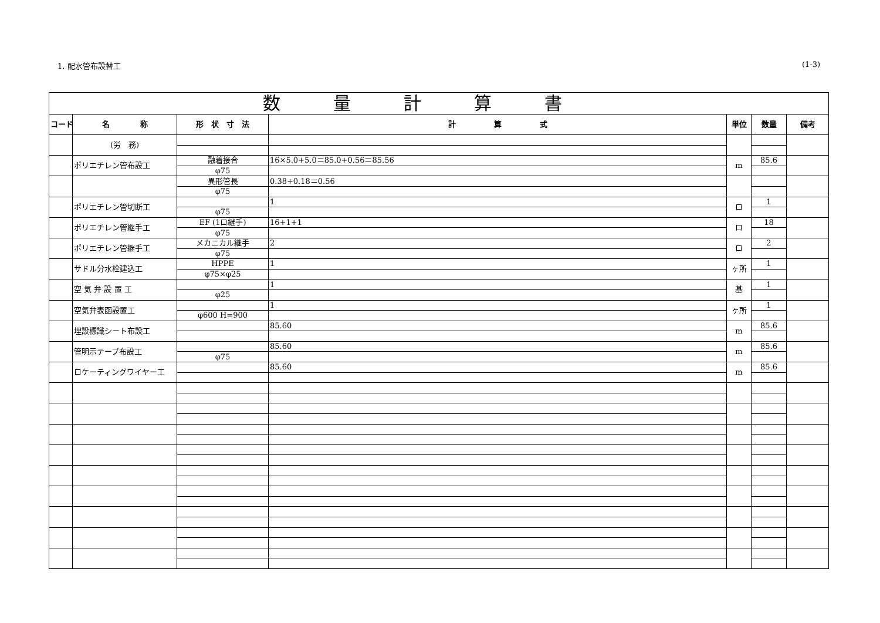1. 配水管布設替工 (1-3)
| 数量計算書 | | | | | | |
| --- | --- | --- | --- | --- | --- | --- |
| コード | 名 称 | 形 状 寸 法 | 計 算 式 | 単位 | 数量 | 備考 |
| | (労 務) | | | | | |
| | ポリエチレン管布設工 | 融着接合 | 16×5.0+5.0＝85.0+0.56＝85.56 | m | 85.6 | |
| | | φ75 | | | | |
| | | 異形管長 | 0.38+0.18＝0.56 | | | |
| | | φ75 | | | | |
| | ポリエチレン管切断工 | | 1 | ロ | 1 | |
| | | φ75 | | | | |
| | ポリエチレン管継手工 | EF (1ロ継手) | 16+1+1 | ロ | 18 | |
| | | φ75 | | | | |
| | ポリエチレン管継手工 | メカニカル継手 | 2 | ロ | 2 | |
| | | φ75 | | | | |
| | サドル分水栓建込工 | HPPE | 1 | ヶ所 | 1 | |
| | | φ75×φ25 | | | | |
| | 空 気 弁 設 置 工 | | 1 | 基 | 1 | |
| | | φ25 | | | | |
| | 空気弁表函設置工 | | 1 | ヶ所 | 1 | |
| | | φ600 H=900 | | | | |
| | 埋設標識シート布設工 | | 85.60 | m | 85.6 | |
| | 管明示テープ布設工 | | 85.60 | m | 85.6 | |
| | | φ75 | | | | |
| | ロケーティングワイヤー工 | | 85.60 | m | 85.6 | |